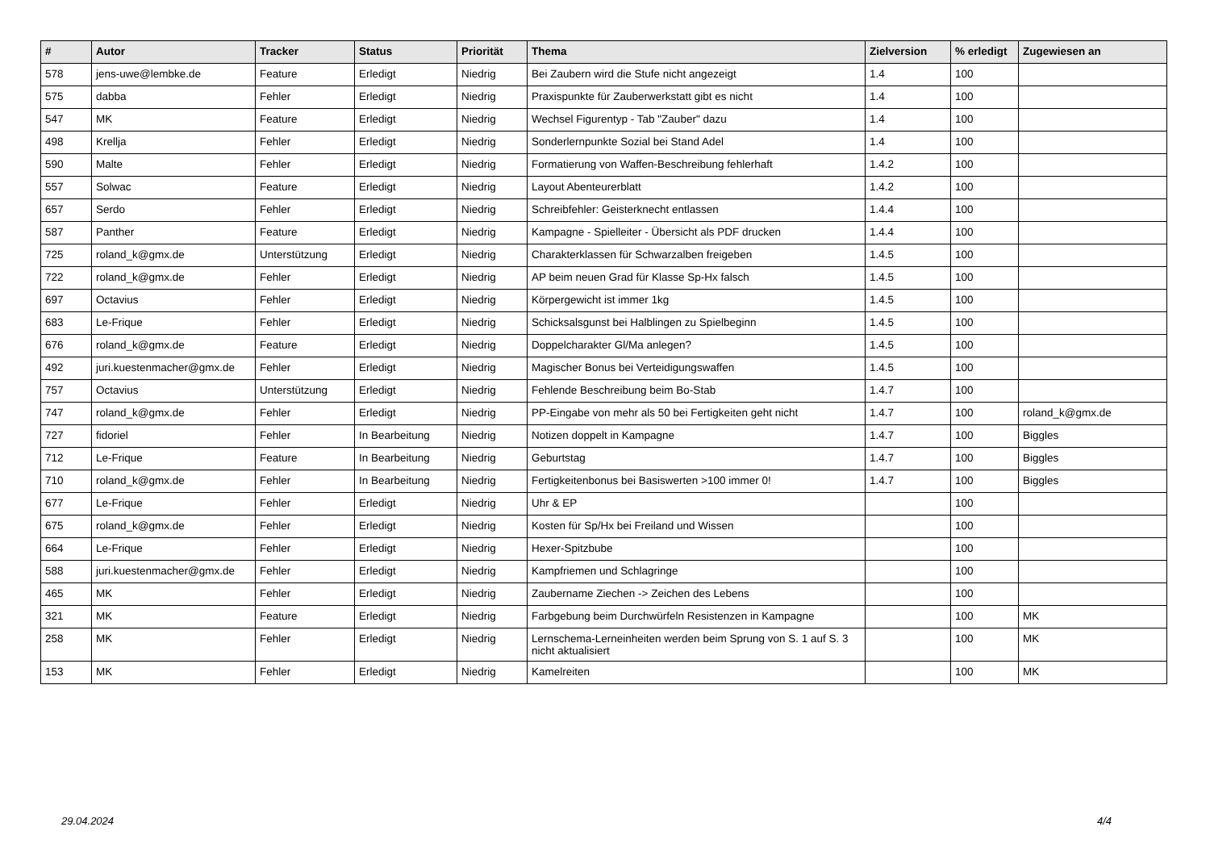| # | Autor | Tracker | Status | Priorität | Thema | Zielversion | % erledigt | Zugewiesen an |
| --- | --- | --- | --- | --- | --- | --- | --- | --- |
| 578 | jens-uwe@lembke.de | Feature | Erledigt | Niedrig | Bei Zaubern wird die Stufe nicht angezeigt | 1.4 | 100 | |
| 575 | dabba | Fehler | Erledigt | Niedrig | Praxispunkte für Zauberwerkstatt gibt es nicht | 1.4 | 100 | |
| 547 | MK | Feature | Erledigt | Niedrig | Wechsel Figurentyp - Tab "Zauber" dazu | 1.4 | 100 | |
| 498 | Krellja | Fehler | Erledigt | Niedrig | Sonderlernpunkte Sozial bei Stand Adel | 1.4 | 100 | |
| 590 | Malte | Fehler | Erledigt | Niedrig | Formatierung von Waffen-Beschreibung fehlerhaft | 1.4.2 | 100 | |
| 557 | Solwac | Feature | Erledigt | Niedrig | Layout Abenteurerblatt | 1.4.2 | 100 | |
| 657 | Serdo | Fehler | Erledigt | Niedrig | Schreibfehler: Geisterknecht entlassen | 1.4.4 | 100 | |
| 587 | Panther | Feature | Erledigt | Niedrig | Kampagne - Spielleiter - Übersicht als PDF drucken | 1.4.4 | 100 | |
| 725 | roland_k@gmx.de | Unterstützung | Erledigt | Niedrig | Charakterklassen für Schwarzalben freigeben | 1.4.5 | 100 | |
| 722 | roland_k@gmx.de | Fehler | Erledigt | Niedrig | AP beim neuen Grad für Klasse Sp-Hx falsch | 1.4.5 | 100 | |
| 697 | Octavius | Fehler | Erledigt | Niedrig | Körpergewicht ist immer 1kg | 1.4.5 | 100 | |
| 683 | Le-Frique | Fehler | Erledigt | Niedrig | Schicksalsgunst bei Halblingen zu Spielbeginn | 1.4.5 | 100 | |
| 676 | roland_k@gmx.de | Feature | Erledigt | Niedrig | Doppelcharakter Gl/Ma anlegen? | 1.4.5 | 100 | |
| 492 | juri.kuestenmacher@gmx.de | Fehler | Erledigt | Niedrig | Magischer Bonus bei Verteidigungswaffen | 1.4.5 | 100 | |
| 757 | Octavius | Unterstützung | Erledigt | Niedrig | Fehlende Beschreibung beim Bo-Stab | 1.4.7 | 100 | |
| 747 | roland_k@gmx.de | Fehler | Erledigt | Niedrig | PP-Eingabe von mehr als 50 bei Fertigkeiten geht nicht | 1.4.7 | 100 | roland_k@gmx.de |
| 727 | fidoriel | Fehler | In Bearbeitung | Niedrig | Notizen doppelt in Kampagne | 1.4.7 | 100 | Biggles |
| 712 | Le-Frique | Feature | In Bearbeitung | Niedrig | Geburtstag | 1.4.7 | 100 | Biggles |
| 710 | roland_k@gmx.de | Fehler | In Bearbeitung | Niedrig | Fertigkeitenbonus bei Basiswerten >100 immer 0! | 1.4.7 | 100 | Biggles |
| 677 | Le-Frique | Fehler | Erledigt | Niedrig | Uhr & EP | | 100 | |
| 675 | roland_k@gmx.de | Fehler | Erledigt | Niedrig | Kosten für Sp/Hx bei Freiland und Wissen | | 100 | |
| 664 | Le-Frique | Fehler | Erledigt | Niedrig | Hexer-Spitzbube | | 100 | |
| 588 | juri.kuestenmacher@gmx.de | Fehler | Erledigt | Niedrig | Kampfriemen und Schlagringe | | 100 | |
| 465 | MK | Fehler | Erledigt | Niedrig | Zaubername Ziechen -> Zeichen des Lebens | | 100 | |
| 321 | MK | Feature | Erledigt | Niedrig | Farbgebung beim Durchwürfeln Resistenzen in Kampagne | | 100 | MK |
| 258 | MK | Fehler | Erledigt | Niedrig | Lernschema-Lerneinheiten werden beim Sprung von S. 1 auf S. 3 nicht aktualisiert | | 100 | MK |
| 153 | MK | Fehler | Erledigt | Niedrig | Kamelreiten | | 100 | MK |
29.04.2024 4/4